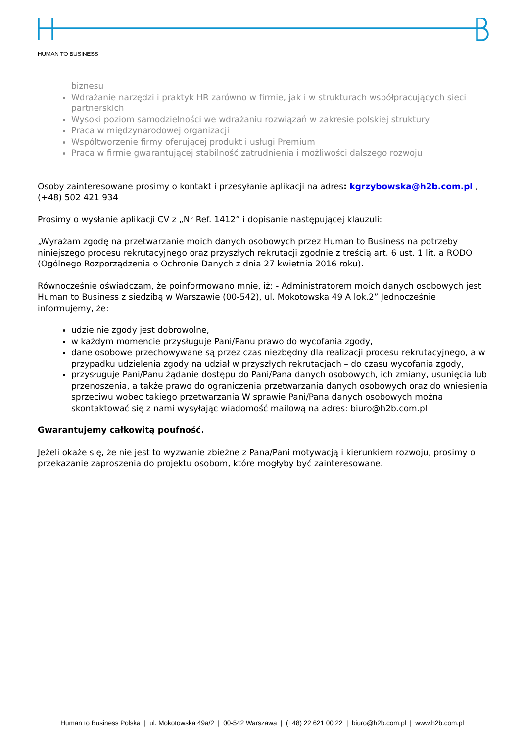HUMAN TO BUSINESS
biznesu
Wdrażanie narzędzi i praktyk HR zarówno w firmie, jak i w strukturach współpracujących sieci partnerskich
Wysoki poziom samodzielności we wdrażaniu rozwiązań w zakresie polskiej struktury
Praca w międzynarodowej organizacji
Współtworzenie firmy oferującej produkt i usługi Premium
Praca w firmie gwarantującej stabilność zatrudnienia i możliwości dalszego rozwoju
Osoby zainteresowane prosimy o kontakt i przesyłanie aplikacji na adres: kgrzybowska@h2b.com.pl , (+48) 502 421 934
Prosimy o wysłanie aplikacji CV z „Nr Ref. 1412” i dopisanie następującej klauzuli:
„Wyrażam zgodę na przetwarzanie moich danych osobowych przez Human to Business na potrzeby niniejszego procesu rekrutacyjnego oraz przyszłych rekrutacji zgodnie z treścią art. 6 ust. 1 lit. a RODO (Ogólnego Rozporządzenia o Ochronie Danych z dnia 27 kwietnia 2016 roku).
Równocześnie oświadczam, że poinformowano mnie, iż: - Administratorem moich danych osobowych jest Human to Business z siedzibą w Warszawie (00-542), ul. Mokotowska 49 A lok.2” Jednocześnie informujemy, że:
udzielnie zgody jest dobrowolne,
w każdym momencie przysługuje Pani/Panu prawo do wycofania zgody,
dane osobowe przechowywane są przez czas niezbędny dla realizacji procesu rekrutacyjnego, a w przypadku udzielenia zgody na udział w przyszłych rekrutacjach – do czasu wycofania zgody,
przysługuje Pani/Panu żądanie dostępu do Pani/Pana danych osobowych, ich zmiany, usunięcia lub przenoszenia, a także prawo do ograniczenia przetwarzania danych osobowych oraz do wniesienia sprzeciwu wobec takiego przetwarzania W sprawie Pani/Pana danych osobowych można skontaktować się z nami wysyłając wiadomość mailową na adres: biuro@h2b.com.pl
Gwarantujemy całkowitą poufność.
Jeżeli okaże się, że nie jest to wyzwanie zbieżne z Pana/Pani motywacją i kierunkiem rozwoju, prosimy o przekazanie zaproszenia do projektu osobom, które mogłyby być zainteresowane.
Human to Business Polska | ul. Mokotowska 49a/2 | 00-542 Warszawa | (+48) 22 621 00 22 | biuro@h2b.com.pl | www.h2b.com.pl